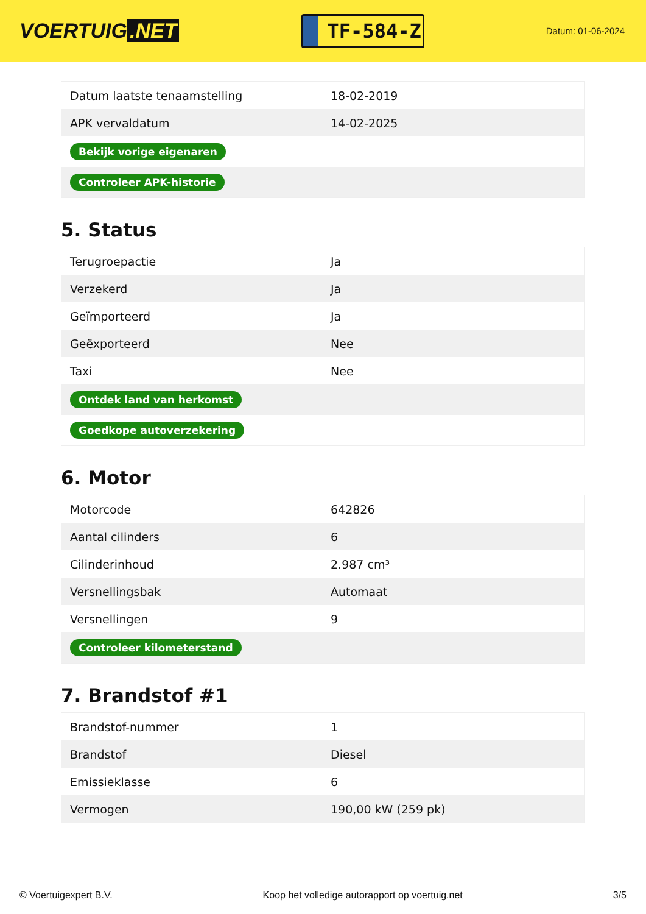VOERTUIG.NET
TF-584-Z
Datum: 01-06-2024
| Datum laatste tenaamstelling | 18-02-2019 |
| APK vervaldatum | 14-02-2025 |
| Bekijk vorige eigenaren | |
| Controleer APK-historie | |
5. Status
| Terugroepactie | Ja |
| Verzekerd | Ja |
| Geïmporteerd | Ja |
| Geëxporteerd | Nee |
| Taxi | Nee |
| Ontdek land van herkomst | |
| Goedkope autoverzekering | |
6. Motor
| Motorcode | 642826 |
| Aantal cilinders | 6 |
| Cilinderinhoud | 2.987 cm³ |
| Versnellingsbak | Automaat |
| Versnellingen | 9 |
| Controleer kilometerstand | |
7. Brandstof #1
| Brandstof-nummer | 1 |
| Brandstof | Diesel |
| Emissieklasse | 6 |
| Vermogen | 190,00 kW (259 pk) |
© Voertuigexpert B.V. Koop het volledige autorapport op voertuig.net 3/5